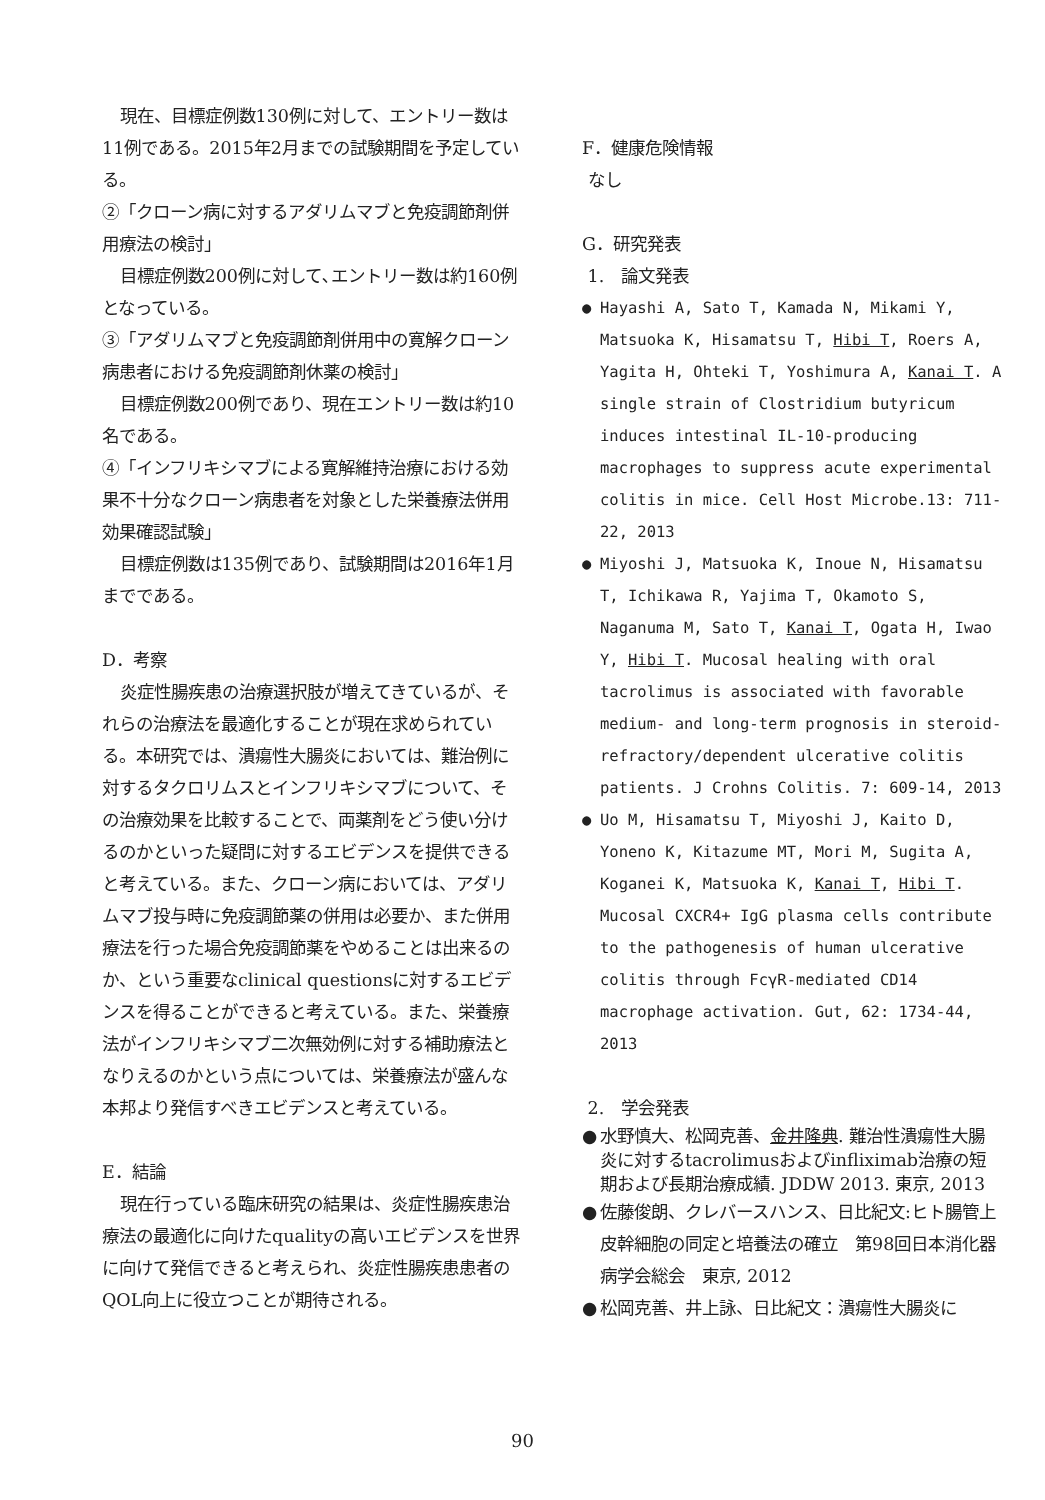現在、目標症例数130例に対して、エントリー数は11例である。2015年2月までの試験期間を予定している。
②「クローン病に対するアダリムマブと免疫調節剤併用療法の検討」
目標症例数200例に対して､エントリー数は約160例となっている。
③「アダリムマブと免疫調節剤併用中の寛解クローン病患者における免疫調節剤休薬の検討」
目標症例数200例であり、現在エントリー数は約10名である。
④「インフリキシマブによる寛解維持治療における効果不十分なクローン病患者を対象とした栄養療法併用効果確認試験」
目標症例数は135例であり、試験期間は2016年1月までである。
D．考察
炎症性腸疾患の治療選択肢が増えてきているが、それらの治療法を最適化することが現在求められている。本研究では、潰瘍性大腸炎においては、難治例に対するタクロリムスとインフリキシマブについて、その治療効果を比較することで、両薬剤をどう使い分けるのかといった疑問に対するエビデンスを提供できると考えている。また、クローン病においては、アダリムマブ投与時に免疫調節薬の併用は必要か、また併用療法を行った場合免疫調節薬をやめることは出来るのか、という重要なclinical questionsに対するエビデンスを得ることができると考えている。また、栄養療法がインフリキシマブ二次無効例に対する補助療法となりえるのかという点については、栄養療法が盛んな本邦より発信すべきエビデンスと考えている。
E．結論
現在行っている臨床研究の結果は、炎症性腸疾患治療法の最適化に向けたqualityの高いエビデンスを世界に向けて発信できると考えられ、炎症性腸疾患患者のQOL向上に役立つことが期待される。
F．健康危険情報
なし
G．研究発表
1.　論文発表
● Hayashi A, Sato T, Kamada N, Mikami Y, Matsuoka K, Hisamatsu T, Hibi T, Roers A, Yagita H, Ohteki T, Yoshimura A, Kanai T. A single strain of Clostridium butyricum induces intestinal IL-10-producing macrophages to suppress acute experimental colitis in mice. Cell Host Microbe.13: 711-22, 2013
● Miyoshi J, Matsuoka K, Inoue N, Hisamatsu T, Ichikawa R, Yajima T, Okamoto S, Naganuma M, Sato T, Kanai T, Ogata H, Iwao Y, Hibi T. Mucosal healing with oral tacrolimus is associated with favorable medium- and long-term prognosis in steroid-refractory/dependent ulcerative colitis patients. J Crohns Colitis. 7: 609-14, 2013
● Uo M, Hisamatsu T, Miyoshi J, Kaito D, Yoneno K, Kitazume MT, Mori M, Sugita A, Koganei K, Matsuoka K, Kanai T, Hibi T. Mucosal CXCR4+ IgG plasma cells contribute to the pathogenesis of human ulcerative colitis through FcγR-mediated CD14 macrophage activation. Gut, 62: 1734-44, 2013
2.　学会発表
● 水野慎大、松岡克善、金井隆典. 難治性潰瘍性大腸炎に対するtacrolimusおよびinfliximab治療の短期および長期治療成績. JDDW 2013. 東京, 2013
● 佐藤俊朗、クレバースハンス、日比紀文:ヒト腸管上皮幹細胞の同定と培養法の確立　第98回日本消化器病学会総会　東京, 2012
● 松岡克善、井上詠、日比紀文：潰瘍性大腸炎に
90